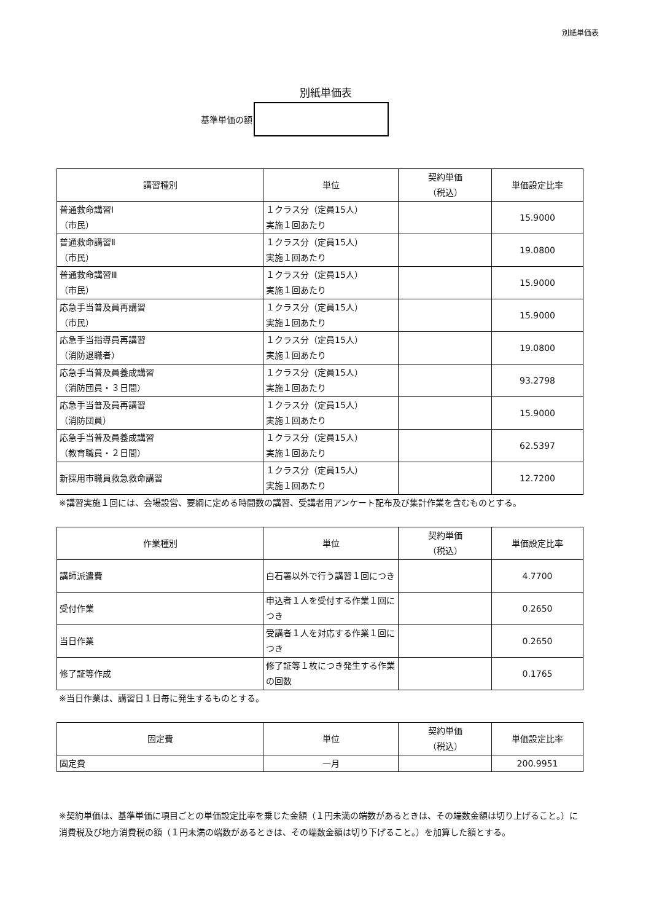別紙単価表
別紙単価表
基準単価の額
| 講習種別 | 単位 | 契約単価 （税込） | 単価設定比率 |
| --- | --- | --- | --- |
| 普通救命講習Ⅰ （市民） | １クラス分（定員15人） 実施１回あたり | | 15.9000 |
| 普通救命講習Ⅱ （市民） | １クラス分（定員15人） 実施１回あたり | | 19.0800 |
| 普通救命講習Ⅲ （市民） | １クラス分（定員15人） 実施１回あたり | | 15.9000 |
| 応急手当普及員再講習 （市民） | １クラス分（定員15人） 実施１回あたり | | 15.9000 |
| 応急手当指導員再講習 （消防退職者） | １クラス分（定員15人） 実施１回あたり | | 19.0800 |
| 応急手当普及員養成講習 （消防団員・３日間） | １クラス分（定員15人） 実施１回あたり | | 93.2798 |
| 応急手当普及員再講習 （消防団員） | １クラス分（定員15人） 実施１回あたり | | 15.9000 |
| 応急手当普及員養成講習 （教育職員・２日間） | １クラス分（定員15人） 実施１回あたり | | 62.5397 |
| 新採用市職員救急救命講習 | １クラス分（定員15人） 実施１回あたり | | 12.7200 |
※講習実施１回には、会場設営、要綱に定める時間数の講習、受講者用アンケート配布及び集計作業を含むものとする。
| 作業種別 | 単位 | 契約単価 （税込） | 単価設定比率 |
| --- | --- | --- | --- |
| 講師派遣費 | 白石署以外で行う講習１回につき | | 4.7700 |
| 受付作業 | 申込者１人を受付する作業１回につき | | 0.2650 |
| 当日作業 | 受講者１人を対応する作業１回につき | | 0.2650 |
| 修了証等作成 | 修了証等１枚につき発生する作業の回数 | | 0.1765 |
※当日作業は、講習日１日毎に発生するものとする。
| 固定費 | 単位 | 契約単価 （税込） | 単価設定比率 |
| --- | --- | --- | --- |
| 固定費 | 一月 | | 200.9951 |
※契約単価は、基準単価に項目ごとの単価設定比率を乗じた金額（１円未満の端数があるときは、その端数金額は切り上げること。）に消費税及び地方消費税の額（１円未満の端数があるときは、その端数金額は切り下げること。）を加算した額とする。